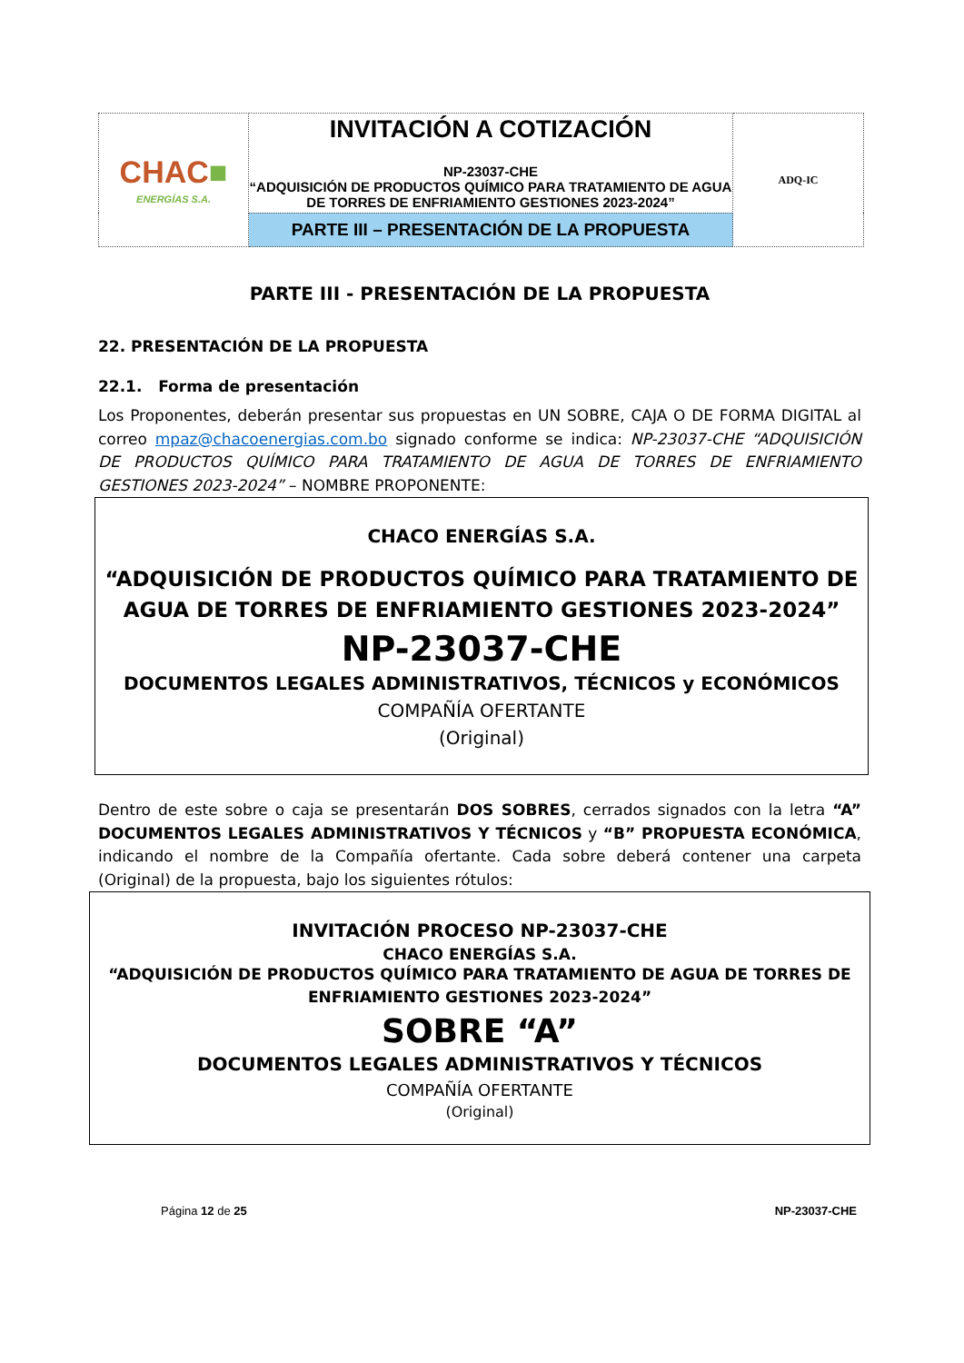| CHAC ■ ENERGÍAS S.A. | INVITACIÓN A COTIZACIÓN NP-23037-CHE “ADQUISICIÓN DE PRODUCTOS QUÍMICO PARA TRATAMIENTO DE AGUA DE TORRES DE ENFRIAMIENTO GESTIONES 2023-2024” | ADQ-IC |
| | PARTE III – PRESENTACIÓN DE LA PROPUESTA | |
PARTE III - PRESENTACIÓN DE LA PROPUESTA
22. PRESENTACIÓN DE LA PROPUESTA
22.1. Forma de presentación
Los Proponentes, deberán presentar sus propuestas en UN SOBRE, CAJA O DE FORMA DIGITAL al correo mpaz@chacoenergias.com.bo signado conforme se indica: NP-23037-CHE “ADQUISICIÓN DE PRODUCTOS QUÍMICO PARA TRATAMIENTO DE AGUA DE TORRES DE ENFRIAMIENTO GESTIONES 2023-2024” – NOMBRE PROPONENTE:
CHACO ENERGÍAS S.A.
“ADQUISICIÓN DE PRODUCTOS QUÍMICO PARA TRATAMIENTO DE AGUA DE TORRES DE ENFRIAMIENTO GESTIONES 2023-2024”
NP-23037-CHE
DOCUMENTOS LEGALES ADMINISTRATIVOS, TÉCNICOS y ECONÓMICOS
COMPAÑÍA OFERTANTE
(Original)
Dentro de este sobre o caja se presentarán DOS SOBRES, cerrados signados con la letra “A” DOCUMENTOS LEGALES ADMINISTRATIVOS Y TÉCNICOS y “B” PROPUESTA ECONÓMICA, indicando el nombre de la Compañía ofertante. Cada sobre deberá contener una carpeta (Original) de la propuesta, bajo los siguientes rótulos:
INVITACIÓN PROCESO NP-23037-CHE
CHACO ENERGÍAS S.A.
“ADQUISICIÓN DE PRODUCTOS QUÍMICO PARA TRATAMIENTO DE AGUA DE TORRES DE
ENFRIAMIENTO GESTIONES 2023-2024”
SOBRE “A”
DOCUMENTOS LEGALES ADMINISTRATIVOS Y TÉCNICOS
COMPAÑÍA OFERTANTE
(Original)
Página 12 de 25 NP-23037-CHE